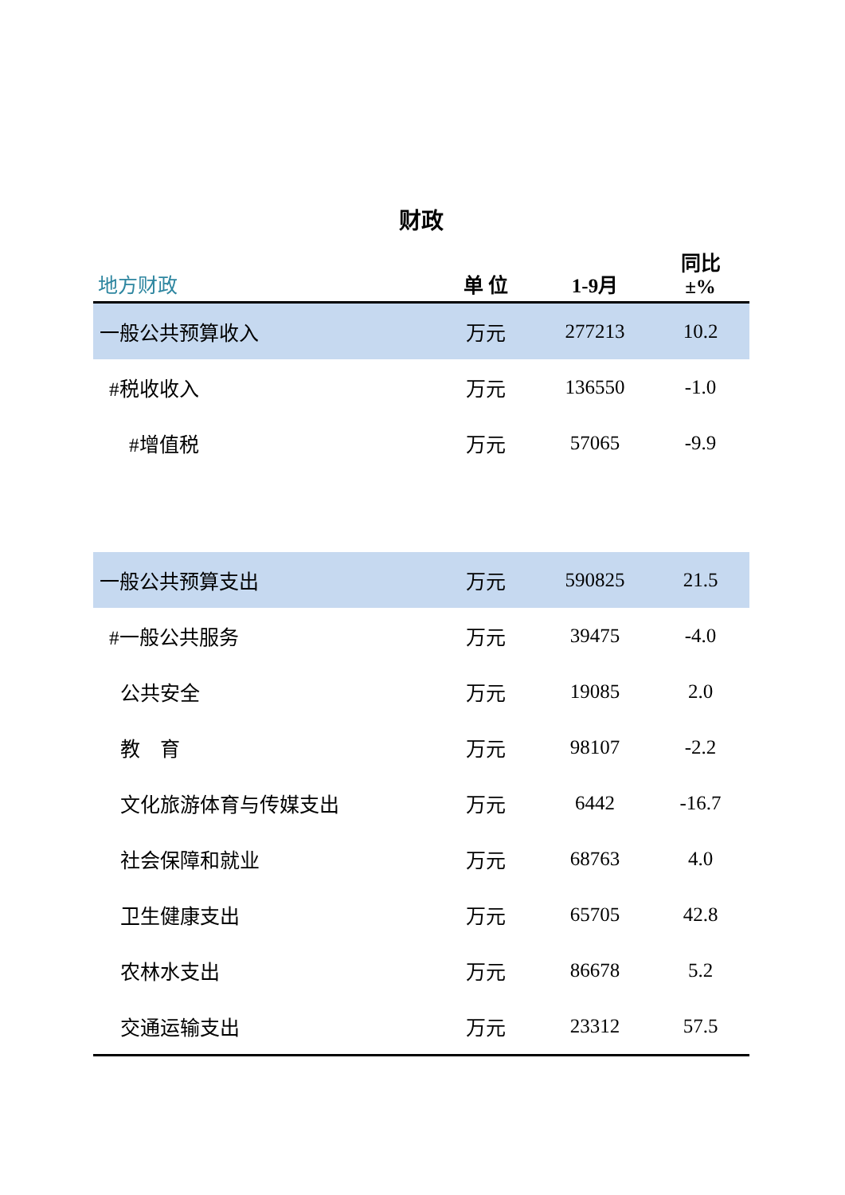财政
| 地方财政 | 单 位 | 1-9月 | 同比 ±% |
| --- | --- | --- | --- |
| 一般公共预算收入 | 万元 | 277213 | 10.2 |
| #税收收入 | 万元 | 136550 | -1.0 |
| #增值税 | 万元 | 57065 | -9.9 |
| 一般公共预算支出 | 万元 | 590825 | 21.5 |
| #一般公共服务 | 万元 | 39475 | -4.0 |
| 公共安全 | 万元 | 19085 | 2.0 |
| 教 育 | 万元 | 98107 | -2.2 |
| 文化旅游体育与传媒支出 | 万元 | 6442 | -16.7 |
| 社会保障和就业 | 万元 | 68763 | 4.0 |
| 卫生健康支出 | 万元 | 65705 | 42.8 |
| 农林水支出 | 万元 | 86678 | 5.2 |
| 交通运输支出 | 万元 | 23312 | 57.5 |